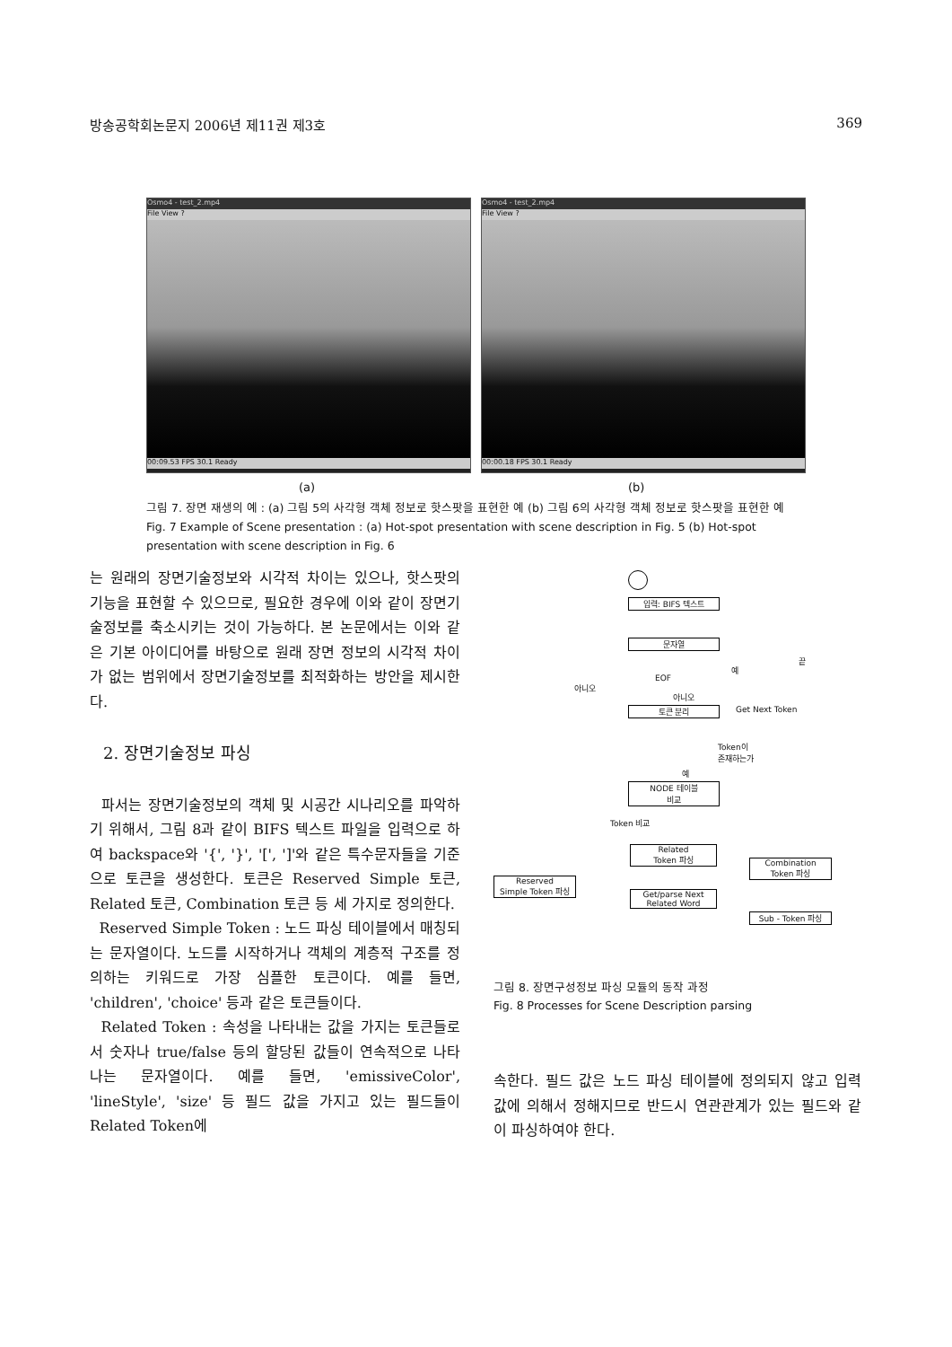방송공학회논문지 2006년 제11권 제3호 369
Osmo4 - test_2.mp4
File View ?
00:09.53 FPS 30.1 Ready
Osmo4 - test_2.mp4
File View ?
00:00.18 FPS 30.1 Ready
(a) (b)
그림 7. 장면 재생의 예 : (a) 그림 5의 사각형 객체 정보로 핫스팟을 표현한 예 (b) 그림 6의 사각형 객체 정보로 핫스팟을 표현한 예
Fig. 7 Example of Scene presentation : (a) Hot-spot presentation with scene description in Fig. 5 (b) Hot-spot presentation with scene description in Fig. 6
는 원래의 장면기술정보와 시각적 차이는 있으나, 핫스팟의 기능을 표현할 수 있으므로, 필요한 경우에 이와 같이 장면기술정보를 축소시키는 것이 가능하다. 본 논문에서는 이와 같은 기본 아이디어를 바탕으로 원래 장면 정보의 시각적 차이가 없는 범위에서 장면기술정보를 최적화하는 방안을 제시한다.
2. 장면기술정보 파싱
파서는 장면기술정보의 객체 및 시공간 시나리오를 파악하기 위해서, 그림 8과 같이 BIFS 텍스트 파일을 입력으로 하여 backspace와 '{', '}', '[', ']'와 같은 특수문자들을 기준으로 토큰을 생성한다. 토큰은 Reserved Simple 토큰, Related 토큰, Combination 토큰 등 세 가지로 정의한다.
Reserved Simple Token : 노드 파싱 테이블에서 매칭되는 문자열이다. 노드를 시작하거나 객체의 계층적 구조를 정의하는 키워드로 가장 심플한 토큰이다. 예를 들면, 'children', 'choice' 등과 같은 토큰들이다.
Related Token : 속성을 나타내는 값을 가지는 토큰들로서 숫자나 true/false 등의 할당된 값들이 연속적으로 나타나는 문자열이다. 예를 들면, 'emissiveColor', 'lineStyle', 'size' 등 필드 값을 가지고 있는 필드들이 Related Token에
입력: BIFS 텍스트
문자열
EOF
예
끝
아니오
아니오
토큰 분리 Get Next Token
Token이
존재하는가
예
NODE 테이블
비교
Token 비교
Related
Token 파싱
Combination
Token 파싱
Reserved
Simple Token 파싱
Get/parse Next
Related Word
Sub - Token 파싱
그림 8. 장면구성정보 파싱 모듈의 동작 과정
Fig. 8 Processes for Scene Description parsing
속한다. 필드 값은 노드 파싱 테이블에 정의되지 않고 입력 값에 의해서 정해지므로 반드시 연관관계가 있는 필드와 같이 파싱하여야 한다.